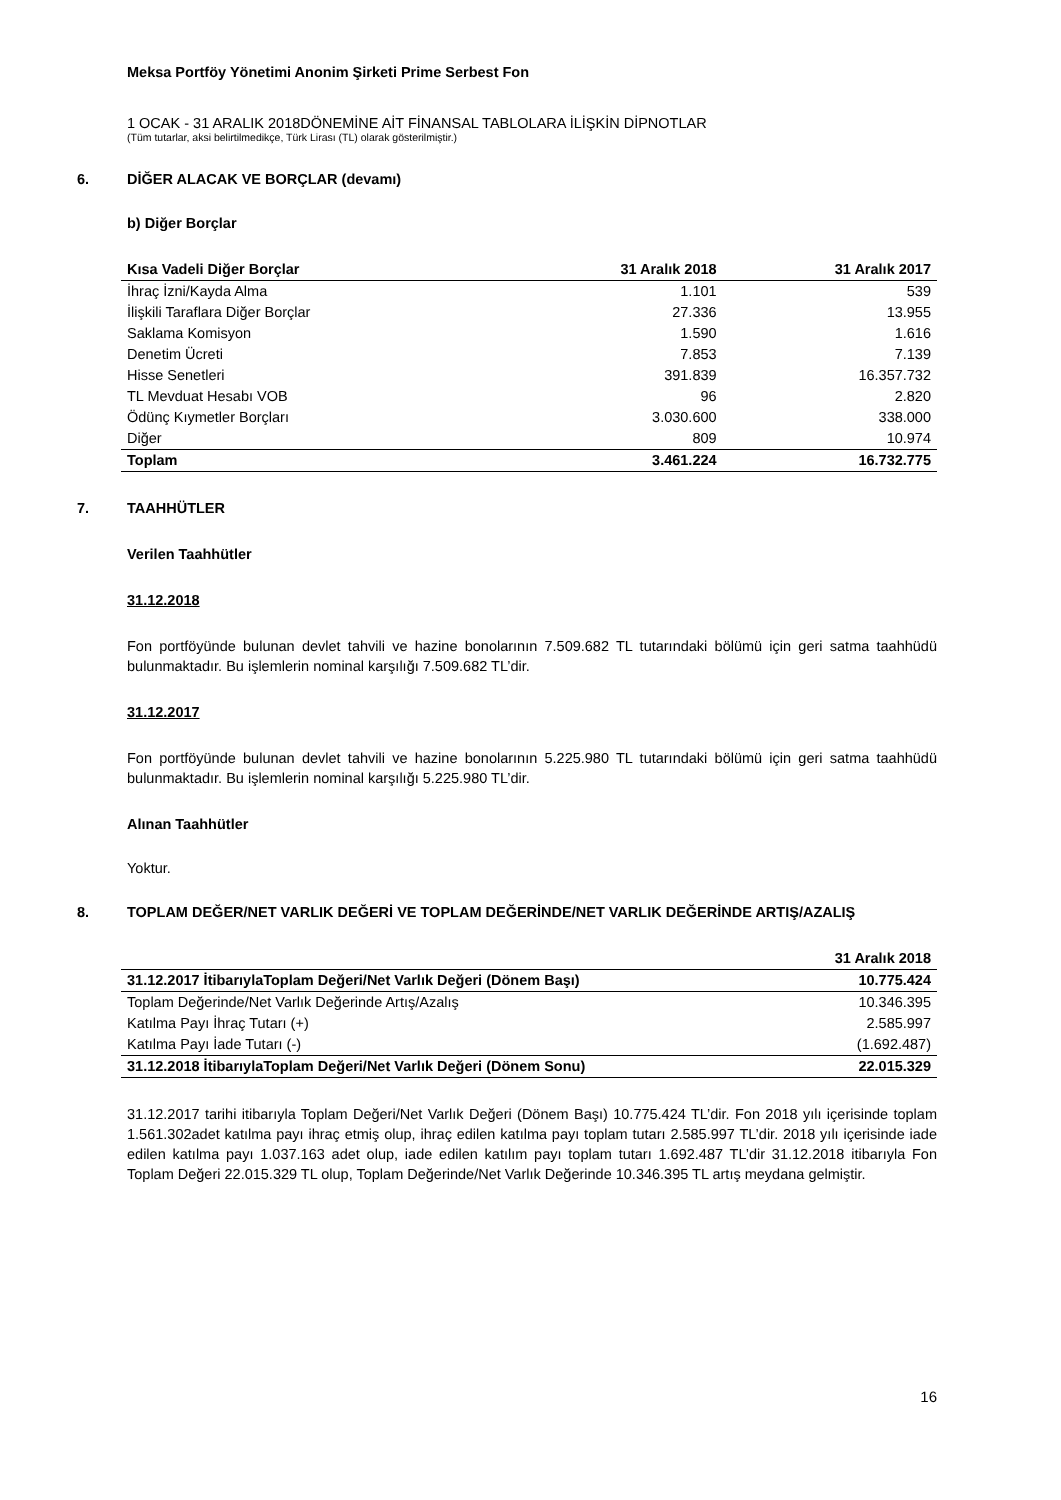Meksa Portföy Yönetimi Anonim Şirketi Prime Serbest Fon
1 OCAK - 31 ARALIK 2018DÖNEMİNE AİT FİNANSAL TABLOLARA İLİŞKİN DİPNOTLAR
(Tüm tutarlar, aksi belirtilmedikçe, Türk Lirası (TL) olarak gösterilmiştir.)
6. DİĞER ALACAK VE BORÇLAR (devamı)
b) Diğer Borçlar
| Kısa Vadeli Diğer Borçlar | 31 Aralık 2018 | 31 Aralık 2017 |
| --- | --- | --- |
| İhraç İzni/Kayda Alma | 1.101 | 539 |
| İlişkili Taraflara Diğer Borçlar | 27.336 | 13.955 |
| Saklama Komisyon | 1.590 | 1.616 |
| Denetim Ücreti | 7.853 | 7.139 |
| Hisse Senetleri | 391.839 | 16.357.732 |
| TL Mevduat Hesabı VOB | 96 | 2.820 |
| Ödünç Kıymetler Borçları | 3.030.600 | 338.000 |
| Diğer | 809 | 10.974 |
| Toplam | 3.461.224 | 16.732.775 |
7. TAAHHÜTLER
Verilen Taahhütler
31.12.2018
Fon portföyünde bulunan devlet tahvili ve hazine bonolarının 7.509.682 TL tutarındaki bölümü için geri satma taahhüdü bulunmaktadır. Bu işlemlerin nominal karşılığı 7.509.682 TL’dir.
31.12.2017
Fon portföyünde bulunan devlet tahvili ve hazine bonolarının 5.225.980 TL tutarındaki bölümü için geri satma taahhüdü bulunmaktadır. Bu işlemlerin nominal karşılığı 5.225.980 TL’dir.
Alınan Taahhütler
Yoktur.
8. TOPLAM DEĞER/NET VARLIK DEĞERİ VE TOPLAM DEĞERİNDE/NET VARLIK DEĞERİNDE ARTIŞ/AZALIŞ
| | 31 Aralık 2018 |
| --- | --- |
| 31.12.2017 İtibarıylaToplam Değeri/Net Varlık Değeri (Dönem Başı) | 10.775.424 |
| Toplam Değerinde/Net Varlık Değerinde Artış/Azalış | 10.346.395 |
| Katılma Payı İhraç Tutarı (+) | 2.585.997 |
| Katılma Payı İade Tutarı (-) | (1.692.487) |
| 31.12.2018 İtibarıylaToplam Değeri/Net Varlık Değeri (Dönem Sonu) | 22.015.329 |
31.12.2017 tarihi itibarıyla Toplam Değeri/Net Varlık Değeri (Dönem Başı) 10.775.424 TL’dir. Fon 2018 yılı içerisinde toplam 1.561.302adet katılma payı ihraç etmiş olup, ihraç edilen katılma payı toplam tutarı 2.585.997 TL’dir. 2018 yılı içerisinde iade edilen katılma payı 1.037.163 adet olup, iade edilen katılım payı toplam tutarı 1.692.487 TL’dir 31.12.2018 itibarıyla Fon Toplam Değeri 22.015.329 TL olup, Toplam Değerinde/Net Varlık Değerinde 10.346.395 TL artış meydana gelmiştir.
16